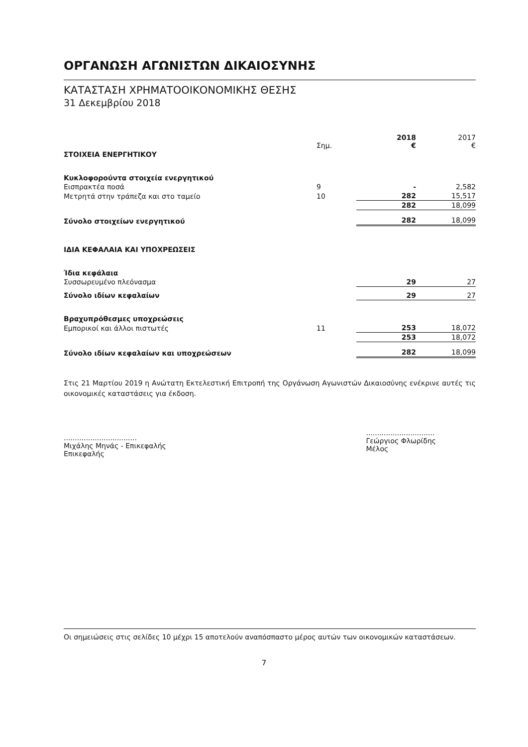ΟΡΓΑΝΩΣΗ ΑΓΩΝΙΣΤΩΝ ΔΙΚΑΙΟΣΥΝΗΣ
ΚΑΤΑΣΤΑΣΗ ΧΡΗΜΑΤΟΟΙΚΟΝΟΜΙΚΗΣ ΘΕΣΗΣ
31 Δεκεμβρίου 2018
| | Σημ. | 2018 € | 2017 € |
| --- | --- | --- | --- |
| ΣΤΟΙΧΕΙΑ ΕΝΕΡΓΗΤΙΚΟΥ | | | |
| Κυκλοφορούντα στοιχεία ενεργητικού | | | |
| Εισπρακτέα ποσά | 9 | - | 2,582 |
| Μετρητά στην τράπεζα και στο ταμείο | 10 | 282 | 15,517 |
| | | 282 | 18,099 |
| Σύνολο στοιχείων ενεργητικού | | 282 | 18,099 |
| ΙΔΙΑ ΚΕΦΑΛΑΙΑ ΚΑΙ ΥΠΟΧΡΕΩΣΕΙΣ | | | |
| Ίδια κεφάλαια | | | |
| Συσσωρευμένο πλεόνασμα | | 29 | 27 |
| Σύνολο ιδίων κεφαλαίων | | 29 | 27 |
| Βραχυπρόθεσμες υποχρεώσεις | | | |
| Εμπορικοί και άλλοι πιστωτές | 11 | 253 | 18,072 |
| | | 253 | 18,072 |
| Σύνολο ιδίων κεφαλαίων και υποχρεώσεων | | 282 | 18,099 |
Στις 21 Μαρτίου 2019 η Ανώτατη Εκτελεστική Επιτροπή της Οργάνωση Αγωνιστών Δικαιοσύνης ενέκρινε αυτές τις οικονομικές καταστάσεις για έκδοση.
.................................
Μιχάλης Μηνάς - Επικεφαλής
Επικεφαλής
...............................
Γεώργιος Φλωρίδης
Μέλος
Οι σημειώσεις στις σελίδες 10 μέχρι 15 αποτελούν αναπόσπαστο μέρος αυτών των οικονομικών καταστάσεων.
7